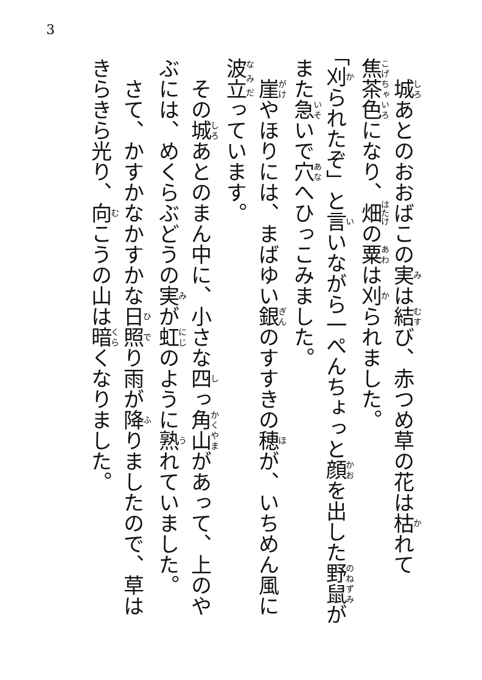3
　城あとのおおばこの実は結び、赤つめ草の花は枯れて焦茶色になり、畑の粟は刈られました。
「刈られたぞ」と言いながら一ぺんちょっと顔を出した野鼠がまた急いで穴へひっこみました。
　崖やほりには、まばゆい銀のすすきの穂が、いちめん風に波立っています。
　その城あとのまん中に、小さな四っ角山があって、上のやぶには、めくらぶどうの実が虹のように熟れていました。
　さて、かすかなかすかな日照り雨が降りましたので、草はきらきら光り、向こうの山は暗くなりました。